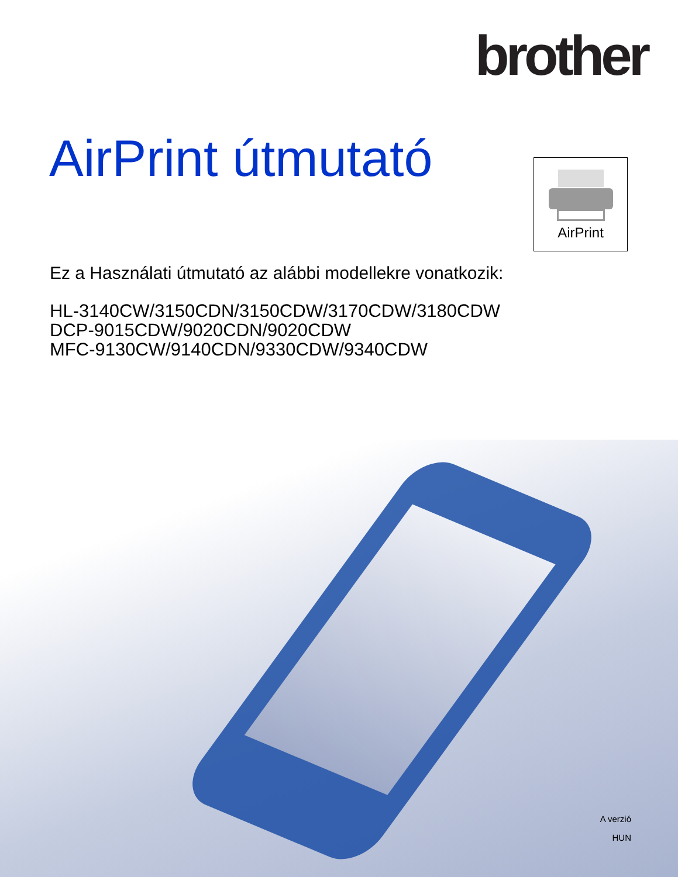brother
AirPrint útmutató AirPrint
Ez a Használati útmutató az alábbi modellekre vonatkozik:
HL-3140CW/3150CDN/3150CDW/3170CDW/3180CDW
DCP-9015CDW/9020CDN/9020CDW
MFC-9130CW/9140CDN/9330CDW/9340CDW
A verzió
HUN